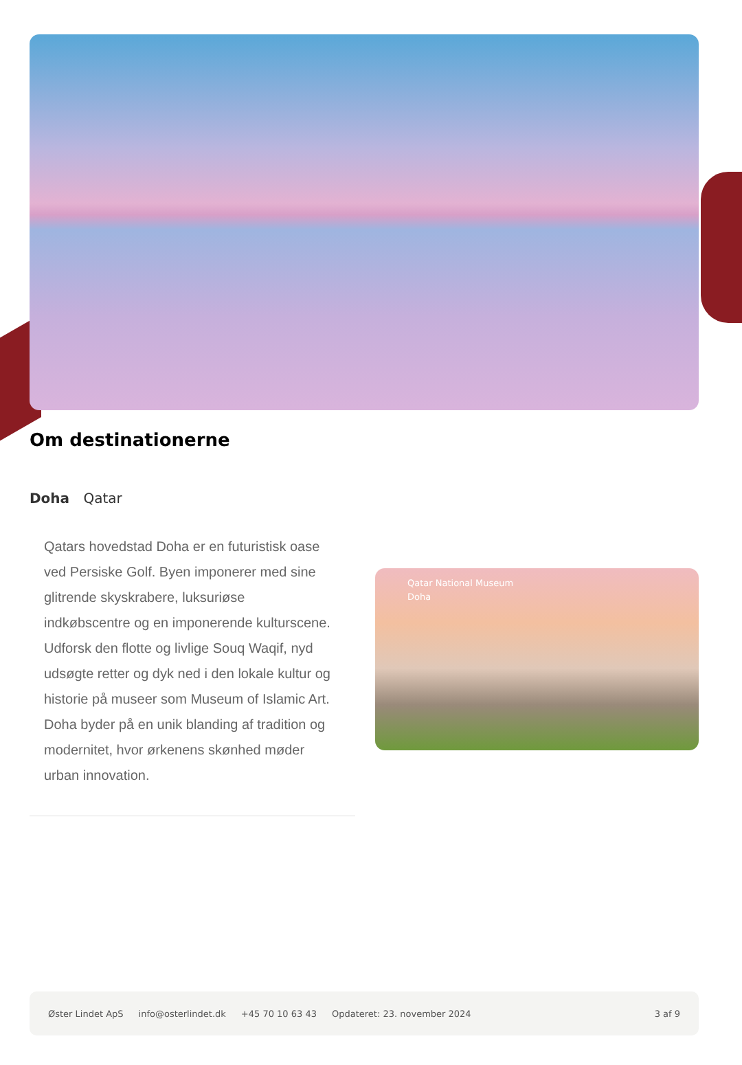Om destinationerne
Doha Qatar
Qatars hovedstad Doha er en futuristisk oase ved Persiske Golf. Byen imponerer med sine glitrende skyskrabere, luksuriøse indkøbscentre og en imponerende kulturscene. Udforsk den flotte og livlige Souq Waqif, nyd udsøgte retter og dyk ned i den lokale kultur og historie på museer som Museum of Islamic Art. Doha byder på en unik blanding af tradition og modernitet, hvor ørkenens skønhed møder urban innovation.
Qatar National Museum
Doha
Øster Lindet ApS info@osterlindet.dk +45 70 10 63 43 Opdateret: 23. november 2024 3 af 9